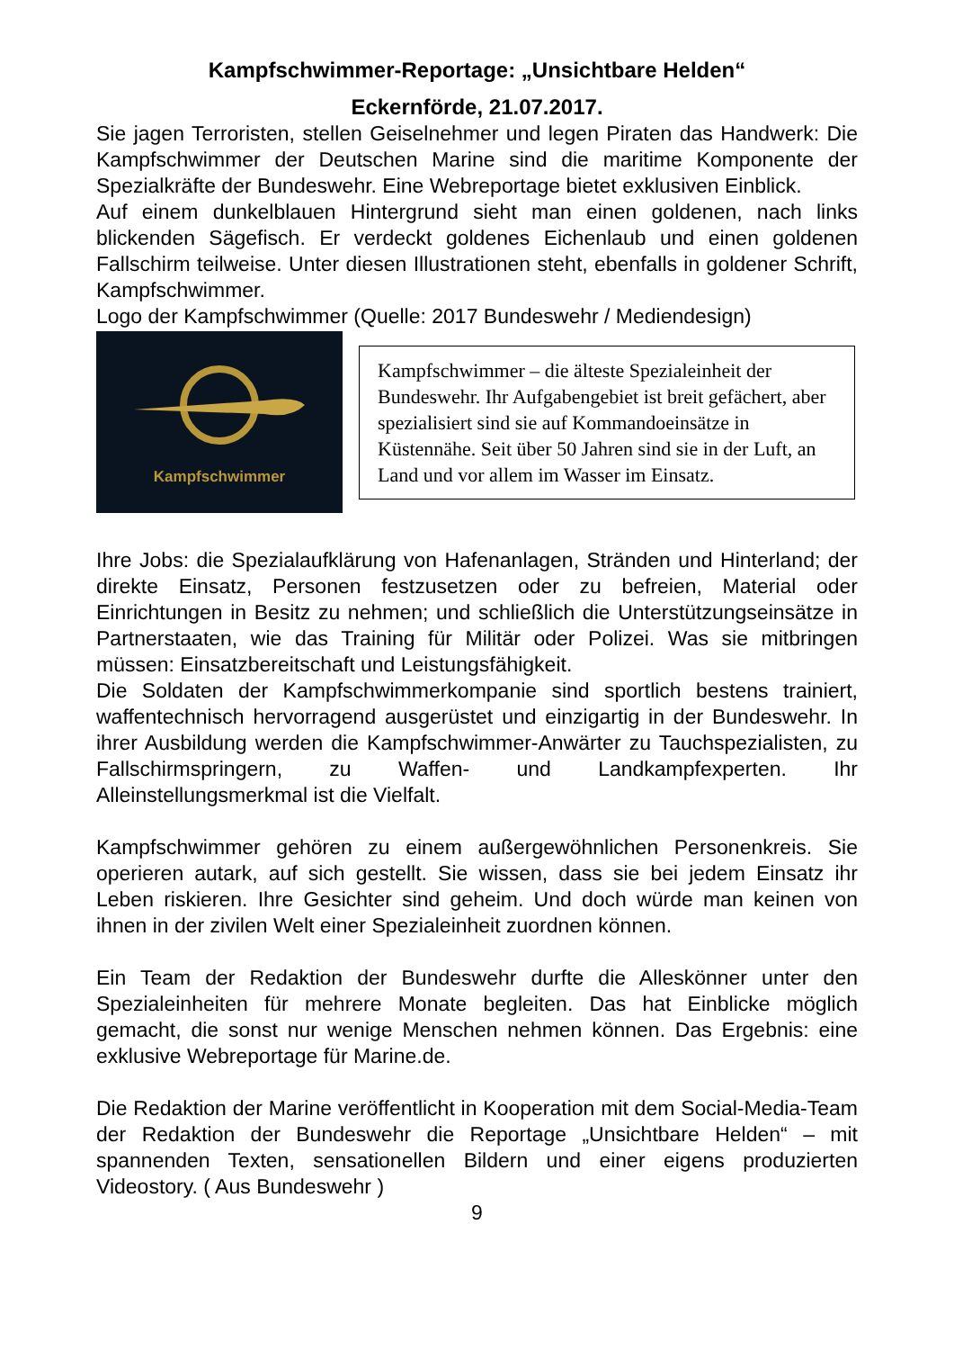Kampfschwimmer-Reportage: „Unsichtbare Helden“
Eckernförde, 21.07.2017.
Sie jagen Terroristen, stellen Geiselnehmer und legen Piraten das Handwerk: Die Kampfschwimmer der Deutschen Marine sind die maritime Komponente der Spezialkräfte der Bundeswehr. Eine Webreportage bietet exklusiven Einblick.
Auf einem dunkelblauen Hintergrund sieht man einen goldenen, nach links blickenden Sägefisch. Er verdeckt goldenes Eichenlaub und einen goldenen Fallschirm teilweise. Unter diesen Illustrationen steht, ebenfalls in goldener Schrift, Kampfschwimmer.
Logo der Kampfschwimmer (Quelle: 2017 Bundeswehr / Mediendesign)
Kampfschwimmer
Kampfschwimmer – die älteste Spezialeinheit der Bundeswehr. Ihr Aufgabengebiet ist breit gefächert, aber spezialisiert sind sie auf Kommandoeinsätze in Küstennähe. Seit über 50 Jahren sind sie in der Luft, an Land und vor allem im Wasser im Einsatz.
Ihre Jobs: die Spezialaufklärung von Hafenanlagen, Stränden und Hinterland; der direkte Einsatz, Personen festzusetzen oder zu befreien, Material oder Einrichtungen in Besitz zu nehmen; und schließlich die Unterstützungseinsätze in Partnerstaaten, wie das Training für Militär oder Polizei. Was sie mitbringen müssen: Einsatzbereitschaft und Leistungsfähigkeit.
Die Soldaten der Kampfschwimmerkompanie sind sportlich bestens trainiert, waffentechnisch hervorragend ausgerüstet und einzigartig in der Bundeswehr. In ihrer Ausbildung werden die Kampfschwimmer-Anwärter zu Tauchspezialisten, zu Fallschirmspringern, zu Waffen- und Landkampfexperten. Ihr Alleinstellungsmerkmal ist die Vielfalt.
Kampfschwimmer gehören zu einem außergewöhnlichen Personenkreis. Sie operieren autark, auf sich gestellt. Sie wissen, dass sie bei jedem Einsatz ihr Leben riskieren. Ihre Gesichter sind geheim. Und doch würde man keinen von ihnen in der zivilen Welt einer Spezialeinheit zuordnen können.
Ein Team der Redaktion der Bundeswehr durfte die Alleskönner unter den Spezialeinheiten für mehrere Monate begleiten. Das hat Einblicke möglich gemacht, die sonst nur wenige Menschen nehmen können. Das Ergebnis: eine exklusive Webreportage für Marine.de.
Die Redaktion der Marine veröffentlicht in Kooperation mit dem Social-Media-Team der Redaktion der Bundeswehr die Reportage „Unsichtbare Helden“ – mit spannenden Texten, sensationellen Bildern und einer eigens produzierten Videostory. ( Aus Bundeswehr )
9